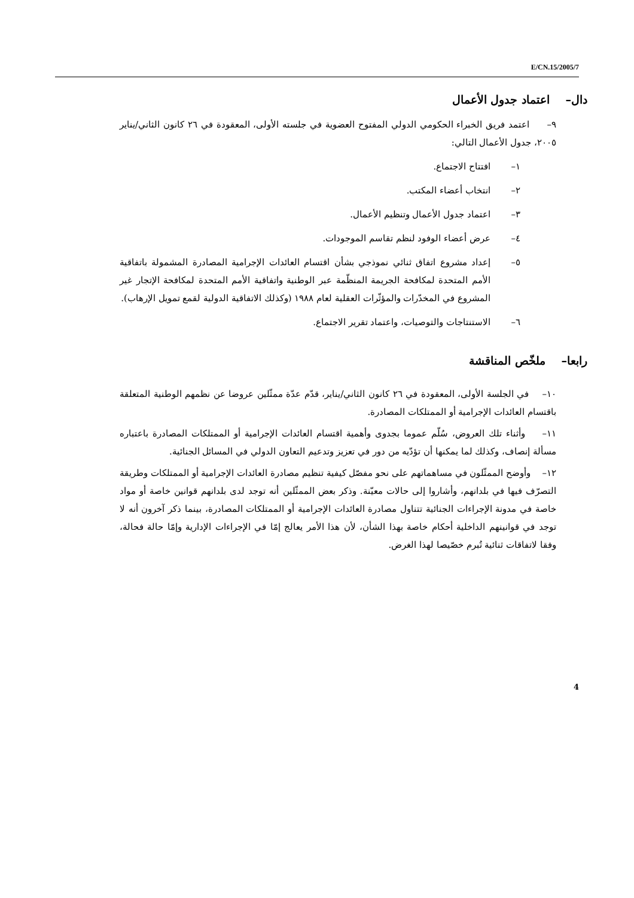E/CN.15/2005/7
دال– اعتماد جدول الأعمال
٩– اعتمد فريق الخبراء الحكومي الدولي المفتوح العضوية في جلسته الأولى، المعقودة في ٢٦ كانون الثاني/يناير ٢٠٠٥، جدول الأعمال التالي:
١– افتتاح الاجتماع.
٢– انتخاب أعضاء المكتب.
٣– اعتماد جدول الأعمال وتنظيم الأعمال.
٤– عرض أعضاء الوفود لنظم تقاسم الموجودات.
٥– إعداد مشروع اتفاق ثنائي نموذجي بشأن اقتسام العائدات الإجرامية المصادرة المشمولة باتفاقية الأمم المتحدة لمكافحة الجريمة المنظّمة عبر الوطنية واتفاقية الأمم المتحدة لمكافحة الإتجار غير المشروع في المخدّرات والمؤثّرات العقلية لعام ١٩٨٨ (وكذلك الاتفاقية الدولية لقمع تمويل الإرهاب).
٦– الاستنتاجات والتوصيات، واعتماد تقرير الاجتماع.
رابعا– ملخّص المناقشة
١٠– في الجلسة الأولى، المعقودة في ٢٦ كانون الثاني/يناير، قدّم عدّة ممثّلين عروضا عن نظمهم الوطنية المتعلقة باقتسام العائدات الإجرامية أو الممتلكات المصادرة.
١١– وأثناء تلك العروض، سُلّم عموما بجدوى وأهمية اقتسام العائدات الإجرامية أو الممتلكات المصادرة باعتباره مسألة إنصاف، وكذلك لما يمكنها أن تؤدّيه من دور في تعزيز وتدعيم التعاون الدولي في المسائل الجنائية.
١٢– وأوضح الممثّلون في مساهماتهم على نحو مفصّل كيفية تنظيم مصادرة العائدات الإجرامية أو الممتلكات وطريقة التصرّف فيها في بلدانهم، وأشاروا إلى حالات معيّنة. وذكر بعض الممثّلين أنه توجد لدى بلدانهم قوانين خاصة أو مواد خاصة في مدونة الإجراءات الجنائية تتناول مصادرة العائدات الإجرامية أو الممتلكات المصادرة، بينما ذكر آخرون أنه لا توجد في قوانينهم الداخلية أحكام خاصة بهذا الشأن، لأن هذا الأمر يعالج إمّا في الإجراءات الإدارية وإمّا حالة فحالة، وفقا لاتفاقات ثنائية تُبرم خصّيصا لهذا الغرض.
4